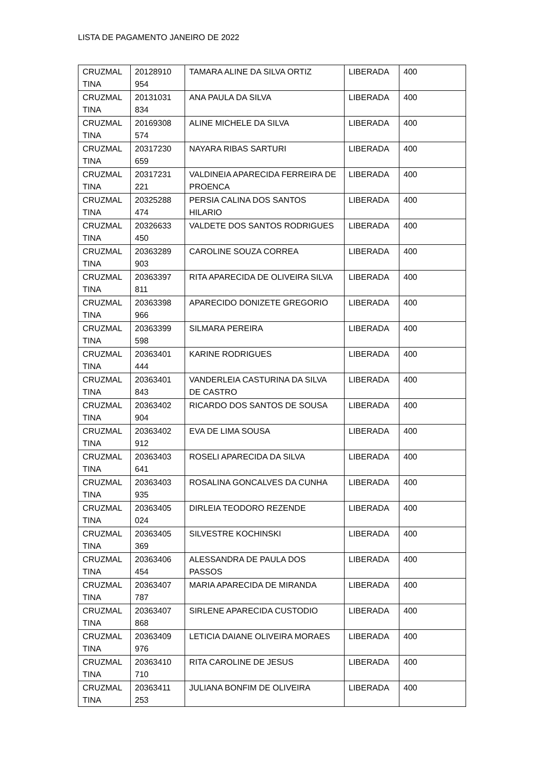LISTA DE PAGAMENTO JANEIRO DE 2022
| CRUZMAL TINA | 20128910 954 | TAMARA ALINE DA SILVA ORTIZ | LIBERADA | 400 |
| CRUZMAL TINA | 20131031 834 | ANA PAULA DA SILVA | LIBERADA | 400 |
| CRUZMAL TINA | 20169308 574 | ALINE MICHELE DA SILVA | LIBERADA | 400 |
| CRUZMAL TINA | 20317230 659 | NAYARA RIBAS SARTURI | LIBERADA | 400 |
| CRUZMAL TINA | 20317231 221 | VALDINEIA APARECIDA FERREIRA DE PROENCA | LIBERADA | 400 |
| CRUZMAL TINA | 20325288 474 | PERSIA CALINA DOS SANTOS HILARIO | LIBERADA | 400 |
| CRUZMAL TINA | 20326633 450 | VALDETE DOS SANTOS RODRIGUES | LIBERADA | 400 |
| CRUZMAL TINA | 20363289 903 | CAROLINE SOUZA CORREA | LIBERADA | 400 |
| CRUZMAL TINA | 20363397 811 | RITA APARECIDA DE OLIVEIRA SILVA | LIBERADA | 400 |
| CRUZMAL TINA | 20363398 966 | APARECIDO DONIZETE GREGORIO | LIBERADA | 400 |
| CRUZMAL TINA | 20363399 598 | SILMARA PEREIRA | LIBERADA | 400 |
| CRUZMAL TINA | 20363401 444 | KARINE RODRIGUES | LIBERADA | 400 |
| CRUZMAL TINA | 20363401 843 | VANDERLEIA CASTURINA DA SILVA DE CASTRO | LIBERADA | 400 |
| CRUZMAL TINA | 20363402 904 | RICARDO DOS SANTOS DE SOUSA | LIBERADA | 400 |
| CRUZMAL TINA | 20363402 912 | EVA DE LIMA SOUSA | LIBERADA | 400 |
| CRUZMAL TINA | 20363403 641 | ROSELI APARECIDA DA SILVA | LIBERADA | 400 |
| CRUZMAL TINA | 20363403 935 | ROSALINA GONCALVES DA CUNHA | LIBERADA | 400 |
| CRUZMAL TINA | 20363405 024 | DIRLEIA TEODORO REZENDE | LIBERADA | 400 |
| CRUZMAL TINA | 20363405 369 | SILVESTRE KOCHINSKI | LIBERADA | 400 |
| CRUZMAL TINA | 20363406 454 | ALESSANDRA DE PAULA DOS PASSOS | LIBERADA | 400 |
| CRUZMAL TINA | 20363407 787 | MARIA APARECIDA DE MIRANDA | LIBERADA | 400 |
| CRUZMAL TINA | 20363407 868 | SIRLENE APARECIDA CUSTODIO | LIBERADA | 400 |
| CRUZMAL TINA | 20363409 976 | LETICIA DAIANE OLIVEIRA MORAES | LIBERADA | 400 |
| CRUZMAL TINA | 20363410 710 | RITA CAROLINE DE JESUS | LIBERADA | 400 |
| CRUZMAL TINA | 20363411 253 | JULIANA BONFIM DE OLIVEIRA | LIBERADA | 400 |